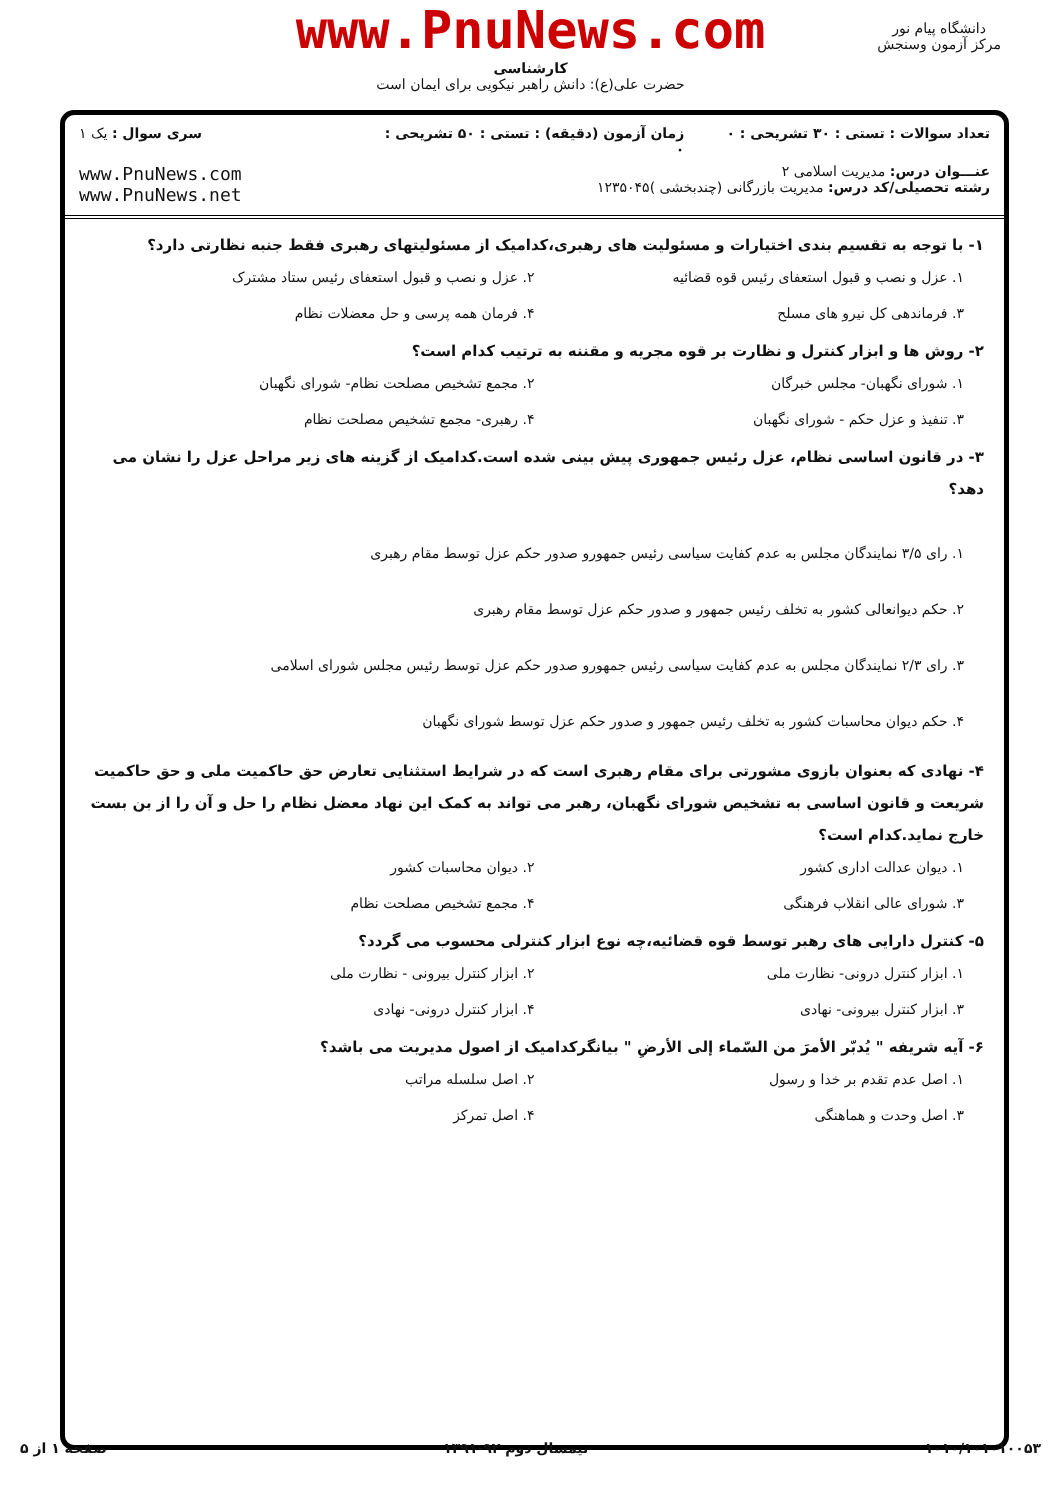www.PnuNews.com
کارشناسی
حضرت علی(ع): دانش راهبر نیکویی برای ایمان است
دانشگاه پیام نور
مرکز آزمون وسنجش
تعداد سوالات : تستی : ۳۰ تشریحی : ۰
زمان آزمون (دقیقه) : تستی : ۵۰ تشریحی : ۰
سری سوال : یک ۱
عنـــوان درس: مدیریت اسلامی ۲
رشته تحصیلی/کد درس: مدیریت بازرگانی (چندبخشی )۱۲۳۵۰۴۵
www.PnuNews.com
www.PnuNews.net
۱- با توجه به تقسیم بندی اختیارات و مسئولیت های رهبری،کدامیک از مسئولیتهای رهبری فقط جنبه نظارتی دارد؟
۱. عزل و نصب و قبول استعفای رئیس قوه قضائیه
۲. عزل و نصب و قبول استعفای رئیس ستاد مشترک
۳. فرماندهی کل نیرو های مسلح
۴. فرمان همه پرسی و حل معضلات نظام
۲- روش ها و ابزار کنترل و نظارت بر قوه مجریه و مقننه به ترتیب کدام است؟
۱. شورای نگهبان- مجلس خبرگان
۲. مجمع تشخیص مصلحت نظام- شورای نگهبان
۳. تنفیذ و عزل حکم - شورای نگهبان
۴. رهبری- مجمع تشخیص مصلحت نظام
۳- در قانون اساسی نظام، عزل رئیس جمهوری پیش بینی شده است.کدامیک از گزینه های زیر مراحل عزل را نشان می دهد؟
۱. رای ۳/۵ نمایندگان مجلس به عدم کفایت سیاسی رئیس جمهورو صدور حکم عزل توسط مقام رهبری
۲. حکم دیوانعالی کشور به تخلف رئیس جمهور و صدور حکم عزل توسط مقام رهبری
۳. رای ۲/۳ نمایندگان مجلس به عدم کفایت سیاسی رئیس جمهورو صدور حکم عزل توسط رئیس مجلس شورای اسلامی
۴. حکم دیوان محاسبات کشور به تخلف رئیس جمهور و صدور حکم عزل توسط شورای نگهبان
۴- نهادی که بعنوان بازوی مشورتی برای مقام رهبری است که در شرایط استثنایی تعارض حق حاکمیت ملی و حق حاکمیت شریعت و قانون اساسی به تشخیص شورای نگهبان، رهبر می تواند به کمک این نهاد معضل نظام را حل و آن را از بن بست خارج نماید.کدام است؟
۱. دیوان عدالت اداری کشور
۲. دیوان محاسبات کشور
۳. شورای عالی انقلاب فرهنگی
۴. مجمع تشخیص مصلحت نظام
۵- کنترل دارایی های رهبر توسط قوه قضائیه،چه نوع ابزار کنترلی محسوب می گردد؟
۱. ابزار کنترل درونی- نظارت ملی
۲. ابزار کنترل بیرونی - نظارت ملی
۳. ابزار کنترل بیرونی- نهادی
۴. ابزار کنترل درونی- نهادی
۶- آیه شریفه " یُدبّر الأمرَ من السّماء إلی الأرضِ " بیانگرکدامیک از اصول مدیریت می باشد؟
۱. اصل عدم تقدم بر خدا و رسول
۲. اصل سلسله مراتب
۳. اصل وحدت و هماهنگی
۴. اصل تمرکز
۱۰۱۰/۱۰۱۰۱۰۰۵۳ نیمسال دوم ۹۲-۱۳۹۱ صفحه ۱ از ۵